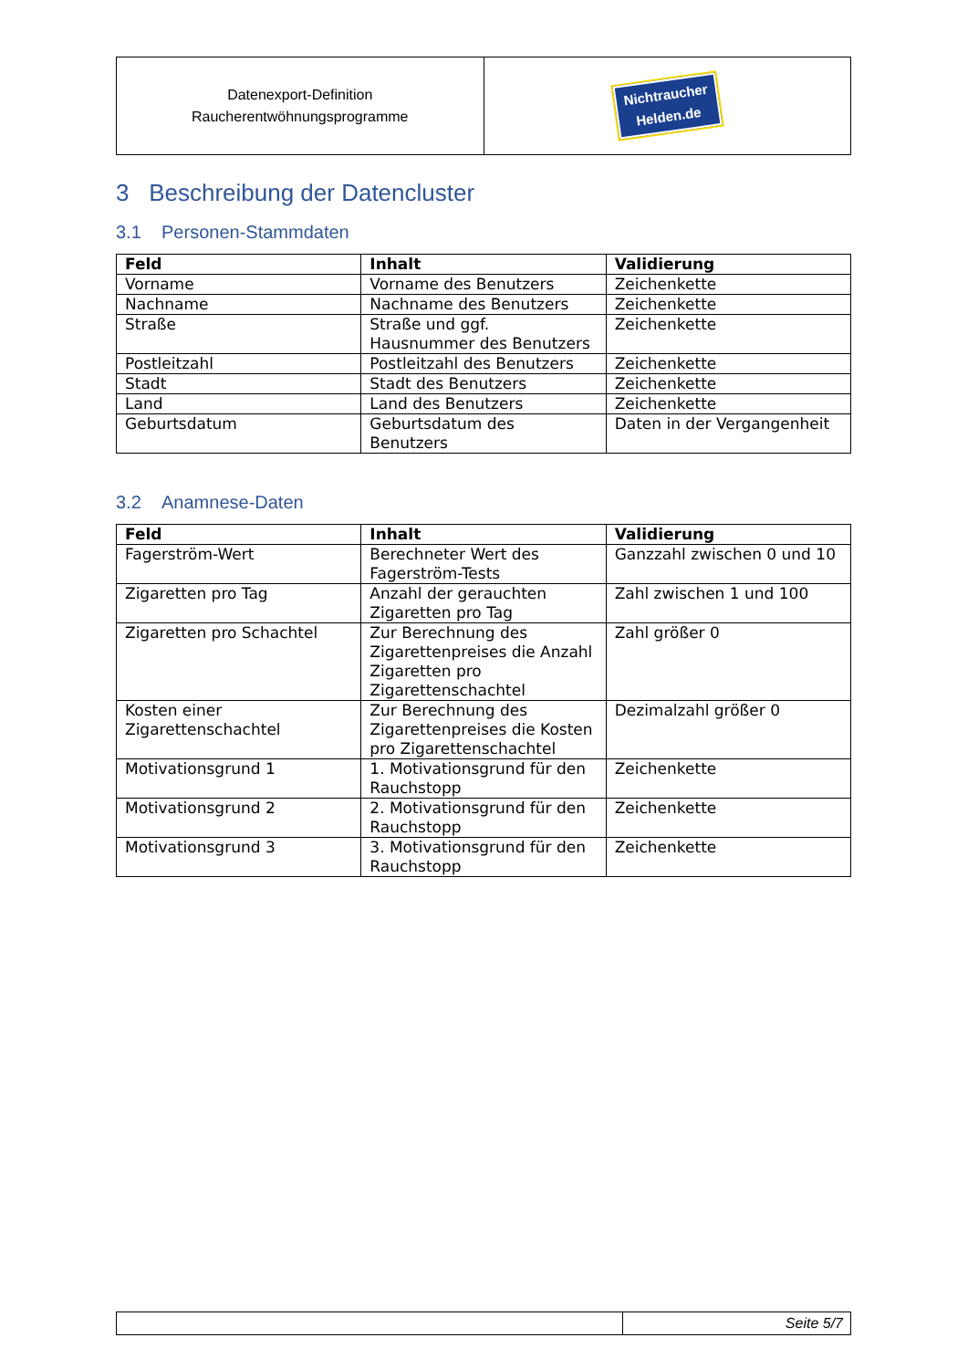| Datenexport-Definition Raucherentwöhnungsprogramme | Nichtraucher Helden.de |
3 Beschreibung der Datencluster
3.1 Personen-Stammdaten
| Feld | Inhalt | Validierung |
| --- | --- | --- |
| Vorname | Vorname des Benutzers | Zeichenkette |
| Nachname | Nachname des Benutzers | Zeichenkette |
| Straße | Straße und ggf. Hausnummer des Benutzers | Zeichenkette |
| Postleitzahl | Postleitzahl des Benutzers | Zeichenkette |
| Stadt | Stadt des Benutzers | Zeichenkette |
| Land | Land des Benutzers | Zeichenkette |
| Geburtsdatum | Geburtsdatum des Benutzers | Daten in der Vergangenheit |
3.2 Anamnese-Daten
| Feld | Inhalt | Validierung |
| --- | --- | --- |
| Fagerström-Wert | Berechneter Wert des Fagerström-Tests | Ganzzahl zwischen 0 und 10 |
| Zigaretten pro Tag | Anzahl der gerauchten Zigaretten pro Tag | Zahl zwischen 1 und 100 |
| Zigaretten pro Schachtel | Zur Berechnung des Zigarettenpreises die Anzahl Zigaretten pro Zigarettenschachtel | Zahl größer 0 |
| Kosten einer Zigarettenschachtel | Zur Berechnung des Zigarettenpreises die Kosten pro Zigarettenschachtel | Dezimalzahl größer 0 |
| Motivationsgrund 1 | 1. Motivationsgrund für den Rauchstopp | Zeichenkette |
| Motivationsgrund 2 | 2. Motivationsgrund für den Rauchstopp | Zeichenkette |
| Motivationsgrund 3 | 3. Motivationsgrund für den Rauchstopp | Zeichenkette |
| | Seite 5/7 |